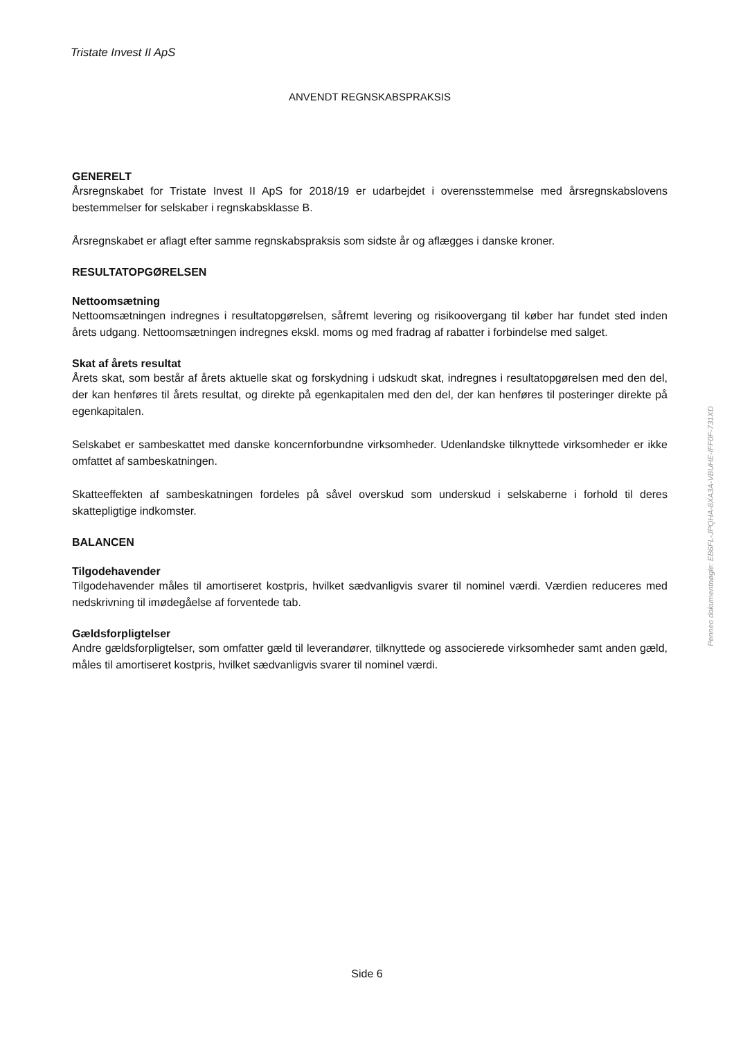Tristate Invest II ApS
ANVENDT REGNSKABSPRAKSIS
GENERELT
Årsregnskabet for Tristate Invest II ApS for 2018/19 er udarbejdet i overensstemmelse med årsregnskabslovens bestemmelser for selskaber i regnskabsklasse B.
Årsregnskabet er aflagt efter samme regnskabspraksis som sidste år og aflægges i danske kroner.
RESULTATOPGØRELSEN
Nettoomsætning
Nettoomsætningen indregnes i resultatopgørelsen, såfremt levering og risikoovergang til køber har fundet sted inden årets udgang. Nettoomsætningen indregnes ekskl. moms og med fradrag af rabatter i forbindelse med salget.
Skat af årets resultat
Årets skat, som består af årets aktuelle skat og forskydning i udskudt skat, indregnes i resultatopgørelsen med den del, der kan henføres til årets resultat, og direkte på egenkapitalen med den del, der kan henføres til posteringer direkte på egenkapitalen.
Selskabet er sambeskattet med danske koncernforbundne virksomheder. Udenlandske tilknyttede virksomheder er ikke omfattet af sambeskatningen.
Skatteeffekten af sambeskatningen fordeles på såvel overskud som underskud i selskaberne i forhold til deres skattepligtige indkomster.
BALANCEN
Tilgodehavender
Tilgodehavender måles til amortiseret kostpris, hvilket sædvanligvis svarer til nominel værdi. Værdien reduceres med nedskrivning til imødegåelse af forventede tab.
Gældsforpligtelser
Andre gældsforpligtelser, som omfatter gæld til leverandører, tilknyttede og associerede virksomheder samt anden gæld, måles til amortiseret kostpris, hvilket sædvanligvis svarer til nominel værdi.
Side 6
Penneo dokumentnøgle: EB6FL-JPQHA-8XA3A-VBUHE-IFF0F-731XD